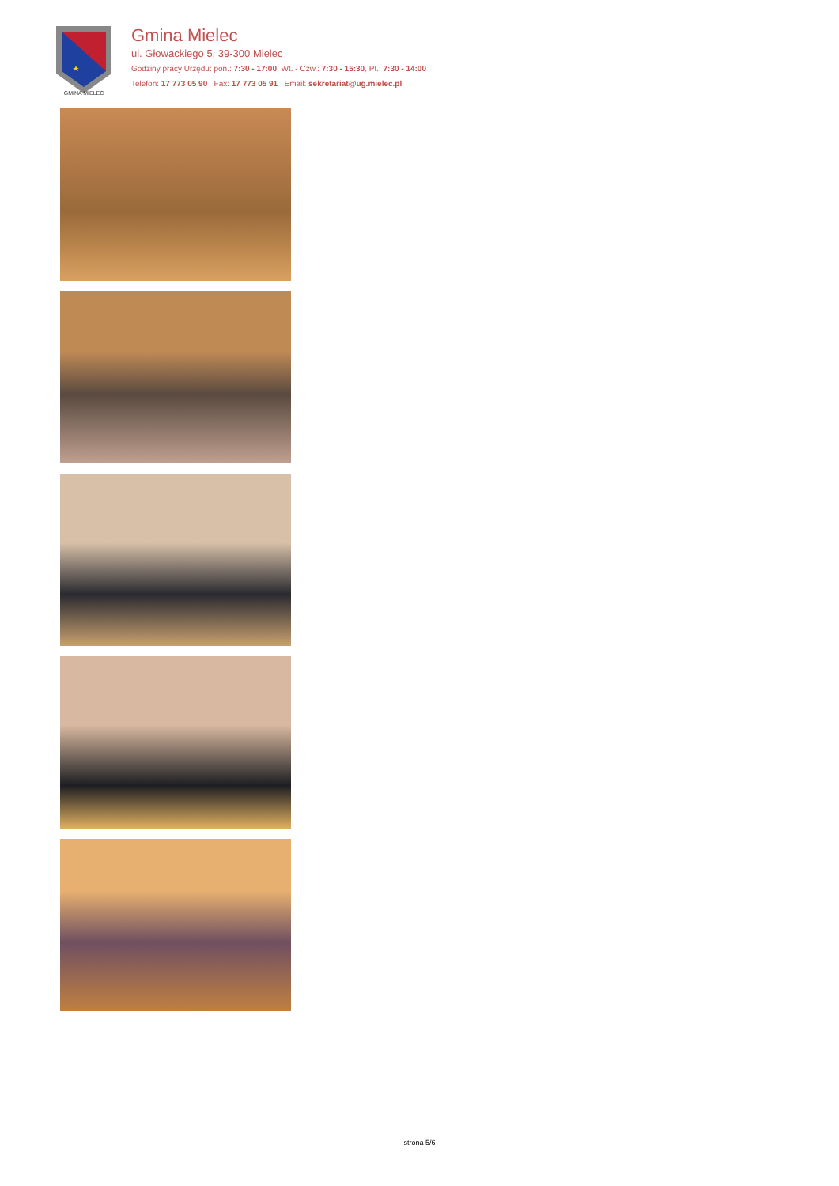GMINA MIELEC
Gmina Mielec
ul. Głowackiego 5, 39-300 Mielec
Godziny pracy Urzędu: pon.: 7:30 - 17:00, Wt. - Czw.: 7:30 - 15:30, Pt.: 7:30 - 14:00
Telefon: 17 773 05 90 Fax: 17 773 05 91 Email: sekretariat@ug.mielec.pl
strona 5/6